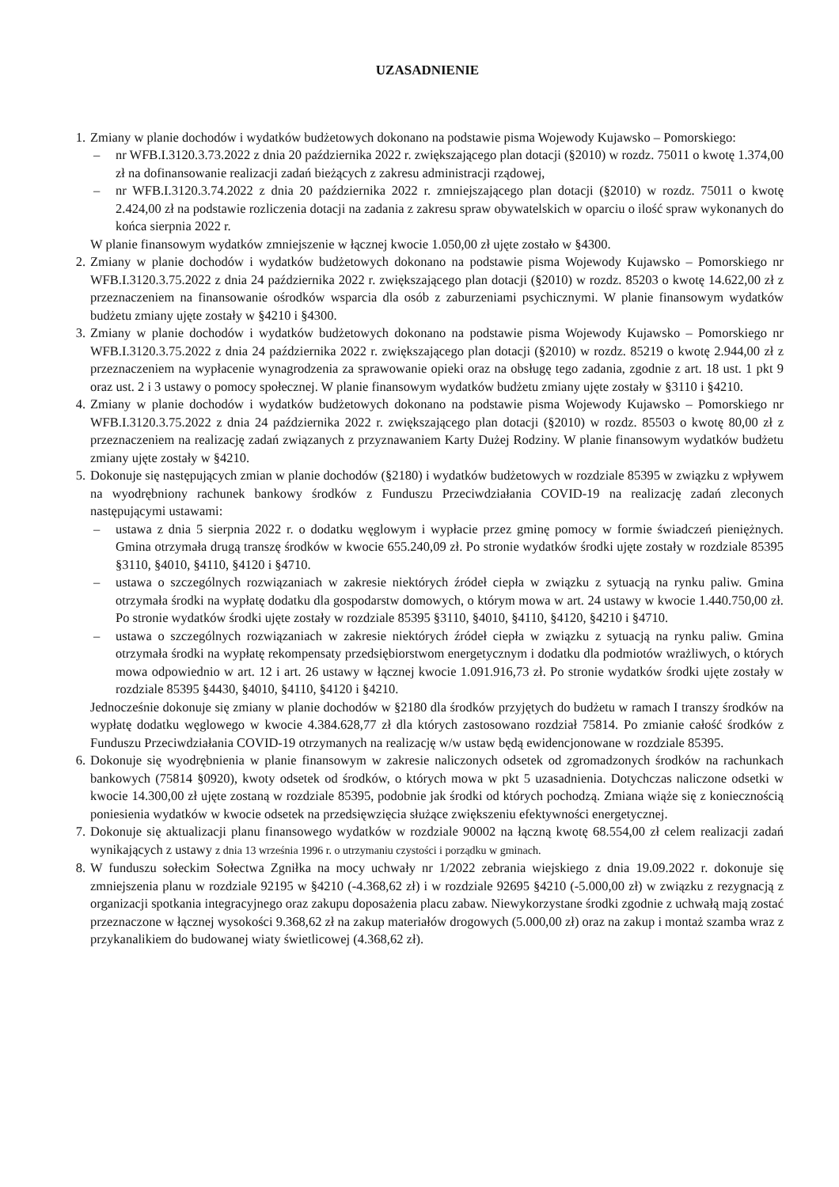UZASADNIENIE
1.
Zmiany w planie dochodów i wydatków budżetowych dokonano na podstawie pisma Wojewody Kujawsko – Pomorskiego:
– nr WFB.I.3120.3.73.2022 z dnia 20 października 2022 r. zwiększającego plan dotacji (§2010) w rozdz. 75011 o kwotę 1.374,00 zł na dofinansowanie realizacji zadań bieżących z zakresu administracji rządowej,
– nr WFB.I.3120.3.74.2022 z dnia 20 października 2022 r. zmniejszającego plan dotacji (§2010) w rozdz. 75011 o kwotę 2.424,00 zł na podstawie rozliczenia dotacji na zadania z zakresu spraw obywatelskich w oparciu o ilość spraw wykonanych do końca sierpnia 2022 r.
W planie finansowym wydatków zmniejszenie w łącznej kwocie 1.050,00 zł ujęte zostało w §4300.
2.
Zmiany w planie dochodów i wydatków budżetowych dokonano na podstawie pisma Wojewody Kujawsko – Pomorskiego nr WFB.I.3120.3.75.2022 z dnia 24 października 2022 r. zwiększającego plan dotacji (§2010) w rozdz. 85203 o kwotę 14.622,00 zł z przeznaczeniem na finansowanie ośrodków wsparcia dla osób z zaburzeniami psychicznymi. W planie finansowym wydatków budżetu zmiany ujęte zostały w §4210 i §4300.
3.
Zmiany w planie dochodów i wydatków budżetowych dokonano na podstawie pisma Wojewody Kujawsko – Pomorskiego nr WFB.I.3120.3.75.2022 z dnia 24 października 2022 r. zwiększającego plan dotacji (§2010) w rozdz. 85219 o kwotę 2.944,00 zł z przeznaczeniem na wypłacenie wynagrodzenia za sprawowanie opieki oraz na obsługę tego zadania, zgodnie z art. 18 ust. 1 pkt 9 oraz ust. 2 i 3 ustawy o pomocy społecznej. W planie finansowym wydatków budżetu zmiany ujęte zostały w §3110 i §4210.
4.
Zmiany w planie dochodów i wydatków budżetowych dokonano na podstawie pisma Wojewody Kujawsko – Pomorskiego nr WFB.I.3120.3.75.2022 z dnia 24 października 2022 r. zwiększającego plan dotacji (§2010) w rozdz. 85503 o kwotę 80,00 zł z przeznaczeniem na realizację zadań związanych z przyznawaniem Karty Dużej Rodziny. W planie finansowym wydatków budżetu zmiany ujęte zostały w §4210.
5.
Dokonuje się następujących zmian w planie dochodów (§2180) i wydatków budżetowych w rozdziale 85395 w związku z wpływem na wyodrębniony rachunek bankowy środków z Funduszu Przeciwdziałania COVID-19 na realizację zadań zleconych następującymi ustawami:
– ustawa z dnia 5 sierpnia 2022 r. o dodatku węglowym i wypłacie przez gminę pomocy w formie świadczeń pieniężnych. Gmina otrzymała drugą transzę środków w kwocie 655.240,09 zł. Po stronie wydatków środki ujęte zostały w rozdziale 85395 §3110, §4010, §4110, §4120 i §4710.
– ustawa o szczególnych rozwiązaniach w zakresie niektórych źródeł ciepła w związku z sytuacją na rynku paliw. Gmina otrzymała środki na wypłatę dodatku dla gospodarstw domowych, o którym mowa w art. 24 ustawy w kwocie 1.440.750,00 zł. Po stronie wydatków środki ujęte zostały w rozdziale 85395 §3110, §4010, §4110, §4120, §4210 i §4710.
– ustawa o szczególnych rozwiązaniach w zakresie niektórych źródeł ciepła w związku z sytuacją na rynku paliw. Gmina otrzymała środki na wypłatę rekompensaty przedsiębiorstwom energetycznym i dodatku dla podmiotów wrażliwych, o których mowa odpowiednio w art. 12 i art. 26 ustawy w łącznej kwocie 1.091.916,73 zł. Po stronie wydatków środki ujęte zostały w rozdziale 85395 §4430, §4010, §4110, §4120 i §4210.
Jednocześnie dokonuje się zmiany w planie dochodów w §2180 dla środków przyjętych do budżetu w ramach I transzy środków na wypłatę dodatku węglowego w kwocie 4.384.628,77 zł dla których zastosowano rozdział 75814. Po zmianie całość środków z Funduszu Przeciwdziałania COVID-19 otrzymanych na realizację w/w ustaw będą ewidencjonowane w rozdziale 85395.
6.
Dokonuje się wyodrębnienia w planie finansowym w zakresie naliczonych odsetek od zgromadzonych środków na rachunkach bankowych (75814 §0920), kwoty odsetek od środków, o których mowa w pkt 5 uzasadnienia. Dotychczas naliczone odsetki w kwocie 14.300,00 zł ujęte zostaną w rozdziale 85395, podobnie jak środki od których pochodzą. Zmiana wiąże się z koniecznością poniesienia wydatków w kwocie odsetek na przedsięwzięcia służące zwiększeniu efektywności energetycznej.
7.
Dokonuje się aktualizacji planu finansowego wydatków w rozdziale 90002 na łączną kwotę 68.554,00 zł celem realizacji zadań wynikających z ustawy z dnia 13 września 1996 r. o utrzymaniu czystości i porządku w gminach.
8.
W funduszu sołeckim Sołectwa Zgniłka na mocy uchwały nr 1/2022 zebrania wiejskiego z dnia 19.09.2022 r. dokonuje się zmniejszenia planu w rozdziale 92195 w §4210 (-4.368,62 zł) i w rozdziale 92695 §4210 (-5.000,00 zł) w związku z rezygnacją z organizacji spotkania integracyjnego oraz zakupu doposażenia placu zabaw. Niewykorzystane środki zgodnie z uchwałą mają zostać przeznaczone w łącznej wysokości 9.368,62 zł na zakup materiałów drogowych (5.000,00 zł) oraz na zakup i montaż szamba wraz z przykanalikiem do budowanej wiaty świetlicowej (4.368,62 zł).